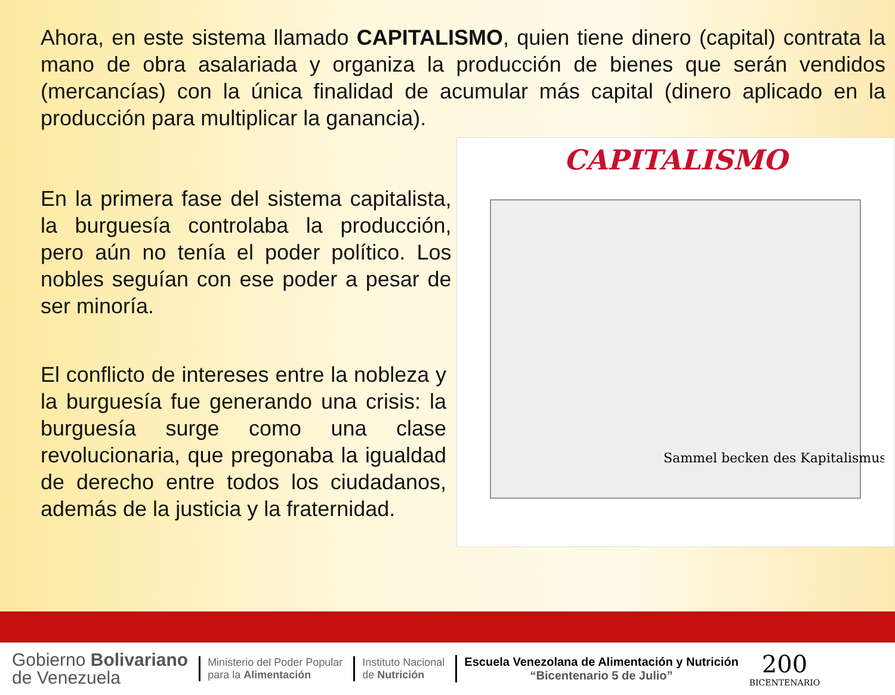Ahora, en este sistema llamado CAPITALISMO, quien tiene dinero (capital) contrata la mano de obra asalariada y organiza la producción de bienes que serán vendidos (mercancías) con la única finalidad de acumular más capital (dinero aplicado en la producción para multiplicar la ganancia).
En la primera fase del sistema capitalista, la burguesía controlaba la producción, pero aún no tenía el poder político. Los nobles seguían con ese poder a pesar de ser minoría.
El conflicto de intereses entre la nobleza y la burguesía fue generando una crisis: la burguesía surge como una clase revolucionaria, que pregonaba la igualdad de derecho entre todos los ciudadanos, además de la justicia y la fraternidad.
CAPITALISMO
Sammel becken des Kapitalismus
Gobierno Bolivariano
de Venezuela
Ministerio del Poder Popular
para la Alimentación
Instituto Nacional
de Nutrición
Escuela Venezolana de Alimentación y Nutrición
“Bicentenario 5 de Julio”
200
BICENTENARIO